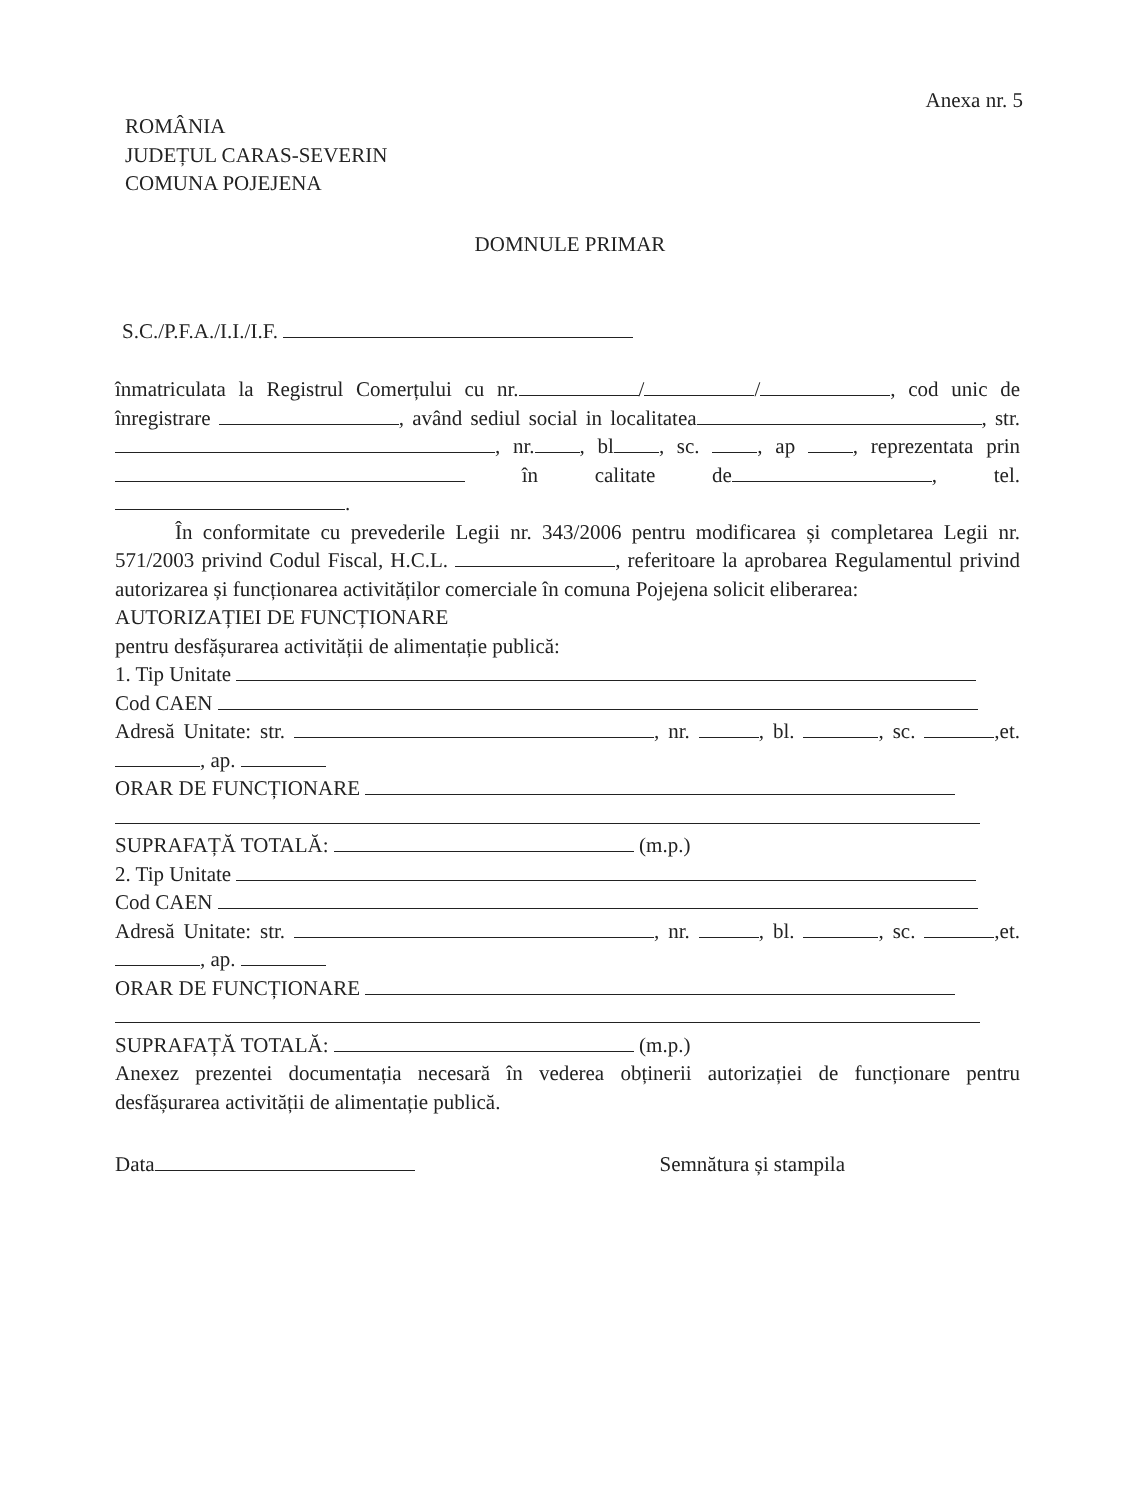Anexa nr. 5
ROMÂNIA
JUDEȚUL CARAS-SEVERIN
COMUNA POJEJENA
DOMNULE PRIMAR
S.C./P.F.A./I.I./I.F.
înmatriculata la Registrul Comerțului cu nr. / / , cod unic de înregistrare , având sediul social in localitatea , str. , nr. , bl , sc. , ap , reprezentata prin în calitate de , tel. .
În conformitate cu prevederile Legii nr. 343/2006 pentru modificarea și completarea Legii nr. 571/2003 privind Codul Fiscal, H.C.L. , referitoare la aprobarea Regulamentul privind autorizarea și funcționarea activităților comerciale în comuna Pojejena solicit eliberarea:
AUTORIZAȚIEI DE FUNCȚIONARE
pentru desfășurarea activității de alimentație publică:
1. Tip Unitate
Cod CAEN
Adresă Unitate: str. , nr. , bl. , sc. ,et. , ap.
ORAR DE FUNCȚIONARE
SUPRAFAȚĂ TOTALĂ: (m.p.)
2. Tip Unitate
Cod CAEN
Adresă Unitate: str. , nr. , bl. , sc. ,et. , ap.
ORAR DE FUNCȚIONARE
SUPRAFAȚĂ TOTALĂ: (m.p.)
Anexez prezentei documentația necesară în vederea obținerii autorizației de funcționare pentru desfășurarea activității de alimentație publică.
Data Semnătura și stampila